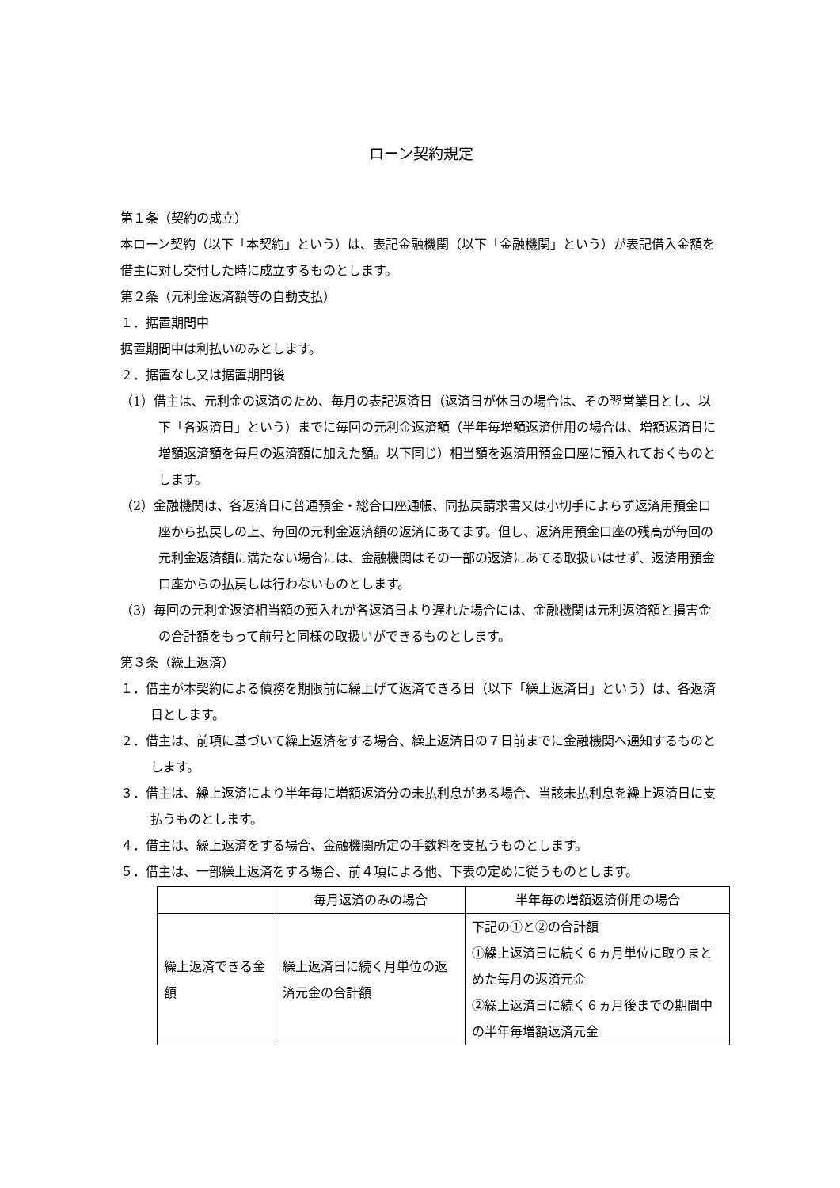ローン契約規定
第１条（契約の成立）
本ローン契約（以下「本契約」という）は、表記金融機関（以下「金融機関」という）が表記借入金額を借主に対し交付した時に成立するものとします。
第２条（元利金返済額等の自動支払）
１．据置期間中
据置期間中は利払いのみとします。
２．据置なし又は据置期間後
（1）借主は、元利金の返済のため、毎月の表記返済日（返済日が休日の場合は、その翌営業日とし、以下「各返済日」という）までに毎回の元利金返済額（半年毎増額返済併用の場合は、増額返済日に増額返済額を毎月の返済額に加えた額。以下同じ）相当額を返済用預金口座に預入れておくものとします。
（2）金融機関は、各返済日に普通預金・総合口座通帳、同払戻請求書又は小切手によらず返済用預金口座から払戻しの上、毎回の元利金返済額の返済にあてます。但し、返済用預金口座の残高が毎回の元利金返済額に満たない場合には、金融機関はその一部の返済にあてる取扱いはせず、返済用預金口座からの払戻しは行わないものとします。
（3）毎回の元利金返済相当額の預入れが各返済日より遅れた場合には、金融機関は元利返済額と損害金の合計額をもって前号と同様の取扱いができるものとします。
第３条（繰上返済）
１．借主が本契約による債務を期限前に繰上げて返済できる日（以下「繰上返済日」という）は、各返済日とします。
２．借主は、前項に基づいて繰上返済をする場合、繰上返済日の７日前までに金融機関へ通知するものとします。
３．借主は、繰上返済により半年毎に増額返済分の未払利息がある場合、当該未払利息を繰上返済日に支払うものとします。
４．借主は、繰上返済をする場合、金融機関所定の手数料を支払うものとします。
５．借主は、一部繰上返済をする場合、前４項による他、下表の定めに従うものとします。
| | 毎月返済のみの場合 | 半年毎の増額返済併用の場合 |
| 繰上返済できる金額 | 繰上返済日に続く月単位の返済元金の合計額 | 下記の①と②の合計額 ①繰上返済日に続く６ヵ月単位に取りまとめた毎月の返済元金 ②繰上返済日に続く６ヵ月後までの期間中の半年毎増額返済元金 |